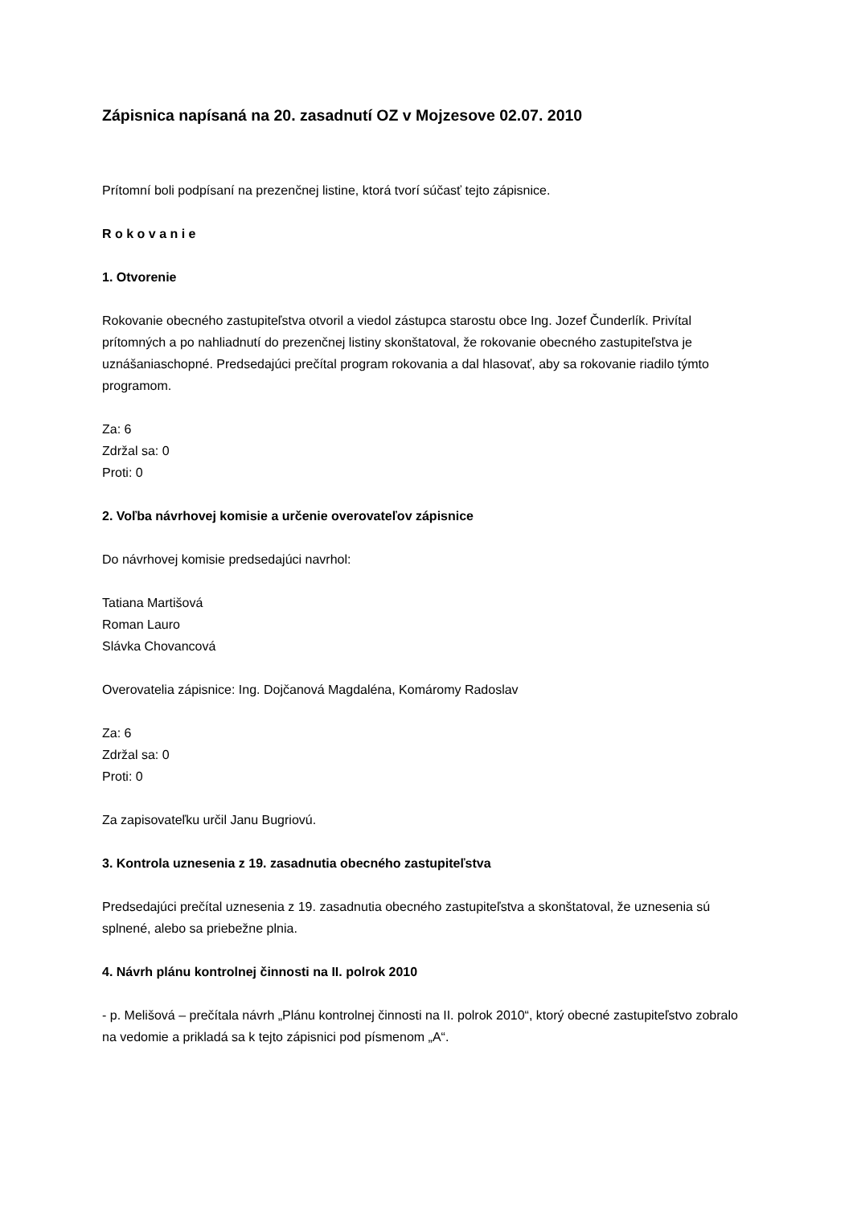Zápisnica napísaná na 20. zasadnutí OZ v Mojzesove 02.07. 2010
Prítomní boli podpísaní na prezenčnej listine, ktorá tvorí súčasť tejto zápisnice.
R o k o v a n i e
1. Otvorenie
Rokovanie obecného zastupiteľstva otvoril a viedol zástupca starostu obce Ing. Jozef Čunderlík. Privítal prítomných a po nahliadnutí do prezenčnej listiny skonštatoval, že rokovanie obecného zastupiteľstva je uznášaniaschopné. Predsedajúci prečítal program rokovania a dal hlasovať, aby sa rokovanie riadilo týmto programom.
Za: 6
Zdržal sa: 0
Proti: 0
2. Voľba návrhovej komisie a určenie overovateľov zápisnice
Do návrhovej komisie predsedajúci navrhol:
Tatiana Martišová
Roman Lauro
Slávka Chovancová
Overovatelia zápisnice: Ing. Dojčanová Magdaléna, Komáromy Radoslav
Za: 6
Zdržal sa: 0
Proti: 0
Za zapisovateľku určil Janu Bugriovú.
3. Kontrola uznesenia z 19. zasadnutia obecného zastupiteľstva
Predsedajúci prečítal uznesenia z 19. zasadnutia obecného zastupiteľstva a skonštatoval, že uznesenia sú splnené, alebo sa priebežne plnia.
4. Návrh plánu kontrolnej činnosti na II. polrok 2010
- p. Melišová – prečítala návrh „Plánu kontrolnej činnosti na II. polrok 2010“, ktorý obecné zastupiteľstvo zobralo na vedomie a prikladá sa k tejto zápisnici pod písmenom „A“.